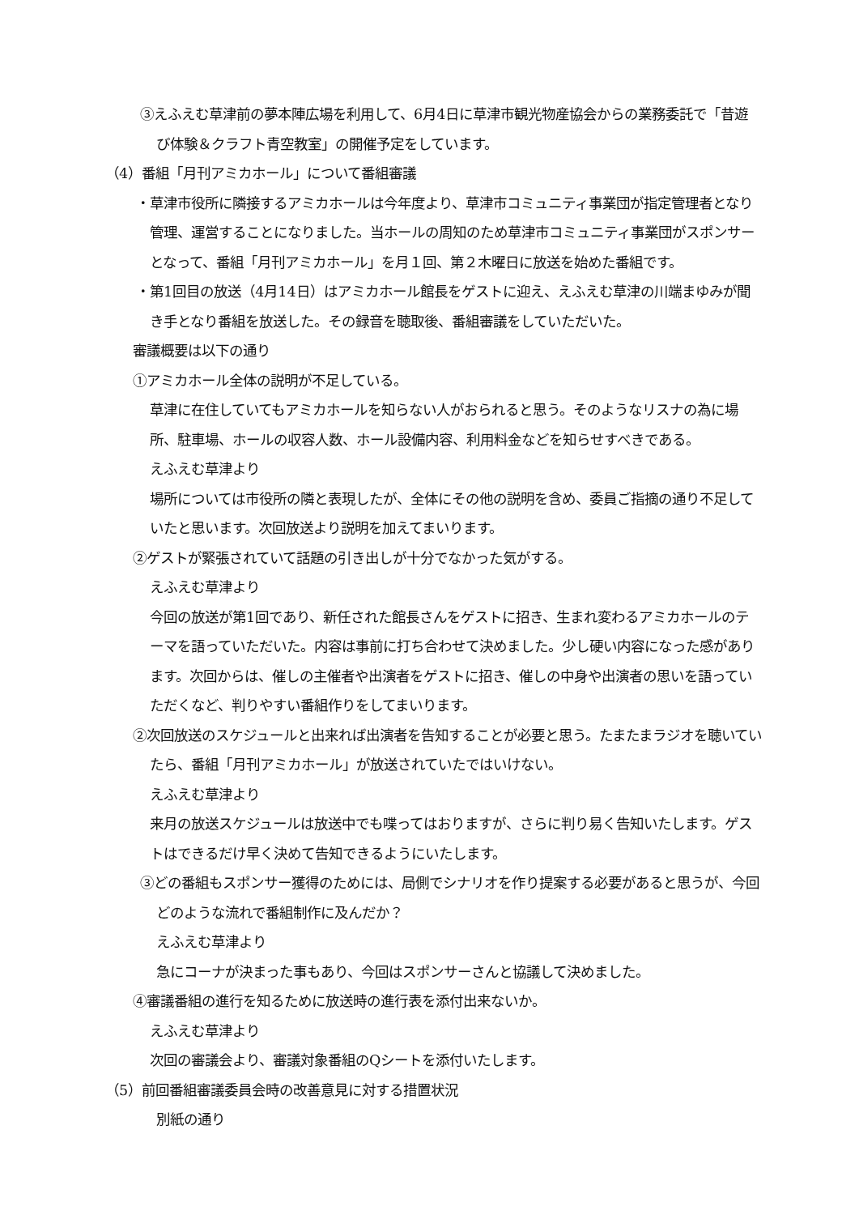③えふえむ草津前の夢本陣広場を利用して、6月4日に草津市観光物産協会からの業務委託で「昔遊び体験＆クラフト青空教室」の開催予定をしています。
（4）番組「月刊アミカホール」について番組審議
・草津市役所に隣接するアミカホールは今年度より、草津市コミュニティ事業団が指定管理者となり管理、運営することになりました。当ホールの周知のため草津市コミュニティ事業団がスポンサーとなって、番組「月刊アミカホール」を月１回、第２木曜日に放送を始めた番組です。
・第1回目の放送（4月14日）はアミカホール館長をゲストに迎え、えふえむ草津の川端まゆみが聞き手となり番組を放送した。その録音を聴取後、番組審議をしていただいた。
審議概要は以下の通り
①アミカホール全体の説明が不足している。
草津に在住していてもアミカホールを知らない人がおられると思う。そのようなリスナの為に場所、駐車場、ホールの収容人数、ホール設備内容、利用料金などを知らせすべきである。
えふえむ草津より
場所については市役所の隣と表現したが、全体にその他の説明を含め、委員ご指摘の通り不足していたと思います。次回放送より説明を加えてまいります。
②ゲストが緊張されていて話題の引き出しが十分でなかった気がする。
えふえむ草津より
今回の放送が第1回であり、新任された館長さんをゲストに招き、生まれ変わるアミカホールのテーマを語っていただいた。内容は事前に打ち合わせて決めました。少し硬い内容になった感があります。次回からは、催しの主催者や出演者をゲストに招き、催しの中身や出演者の思いを語っていただくなど、判りやすい番組作りをしてまいります。
②次回放送のスケジュールと出来れば出演者を告知することが必要と思う。たまたまラジオを聴いていたら、番組「月刊アミカホール」が放送されていたではいけない。
えふえむ草津より
来月の放送スケジュールは放送中でも喋ってはおりますが、さらに判り易く告知いたします。ゲストはできるだけ早く決めて告知できるようにいたします。
③どの番組もスポンサー獲得のためには、局側でシナリオを作り提案する必要があると思うが、今回どのような流れで番組制作に及んだか？
えふえむ草津より
急にコーナが決まった事もあり、今回はスポンサーさんと協議して決めました。
④審議番組の進行を知るために放送時の進行表を添付出来ないか。
えふえむ草津より
次回の審議会より、審議対象番組のQシートを添付いたします。
（5）前回番組審議委員会時の改善意見に対する措置状況
別紙の通り